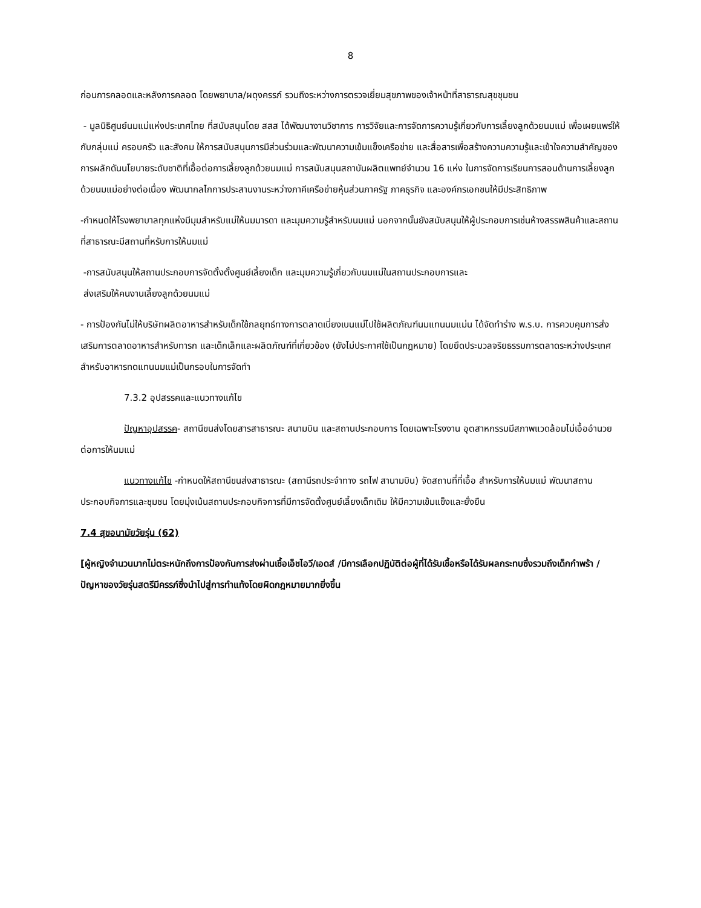8
ก่อนการคลอดและหลังการคลอด โดยพยาบาล/ผดุงครรภ์ รวมถึงระหว่างการตรวจเยี่ยมสุขภาพของเจ้าหน้าที่สาธารณสุขชุมชน
- มูลนิธิศูนย์นมแม่แห่งประเทศไทย ที่สนับสนุนโดย สสส ได้พัฒนางานวิชาการ การวิจัยและการจัดการความรู้เกี่ยวกับการเลี้ยงลูกด้วยนมแม่ เพื่อเผยแพร่ให้กับกลุ่มแม่ ครอบครัว และสังคม ให้การสนับสนุนการมีส่วนร่วมและพัฒนาความเข้มแข็งเครือข่าย และสื่อสารเพื่อสร้างความความรู้และเข้าใจความสำคัญของการผลักดันนโยบายระดับชาติที่เอื้อต่อการเลี้ยงลูกด้วยนมแม่ การสนับสนุนสถาบันผลิตแพทย์จำนวน 16 แห่ง ในการจัดการเรียนการสอนด้านการเลี้ยงลูกด้วยนมแม่อย่างต่อเนื่อง พัฒนากลไกการประสานงานระหว่างภาคีเครือข่ายหุ้นส่วนภาครัฐ ภาคธุรกิจ และองค์กรเอกชนให้มีประสิทธิภาพ
-กำหนดให้โรงพยาบาลทุกแห่งมีมุมสำหรับแม่ให้นมมารดา และมุมความรู้สำหรับนมแม่ นอกจากนั้นยังสนับสนุนให้ผู้ประกอบการเช่นห้างสรรพสินค้าและสถานที่สาธารณะมีสถานที่หรับการให้นมแม่
-การสนับสนุนให้สถานประกอบการจัดตั้งตั้งศูนย์เลี้ยงเด็ก และมุมความรู้เกี่ยวกับนมแม่ในสถานประกอบการและ
ส่งเสริมให้คนงานเลี้ยงลูกด้วยนมแม่
- การป้องกันไม่ให้บริษัทผลิตอาหารสำหรับเด็กใช้กลยุทธ์ทางการตลาดเบี่ยงเบนแม่ไปใช้ผลิตภัณฑ์นมแทนนมแม่น ได้จัดทำร่าง พ.ร.บ. การควบคุมการส่งเสริมการตลาดอาหารสำหรับทารก และเด็กเล็กและผลิตภัณฑ์ที่เกี่ยวข้อง (ยังไม่ประกาศใช้เป็นกฎหมาย) โดยยึดประมวลจริยธรรมการตลาดระหว่างประเทศสำหรับอาหารทดแทนนมแม่เป็นกรอบในการจัดทำ
7.3.2 อุปสรรคและแนวทางแก้ไข
ปัญหาอุปสรรค- สถานีขนส่งโดยสารสาธารณะ สนามบิน และสถานประกอบการ โดยเฉพาะโรงงาน อุตสาหกรรมมีสภาพแวดล้อมไม่เอื้ออำนวยต่อการให้นมแม่
แนวทางแก้ไข -กำหนดให้สถานีขนส่งสาธารณะ (สถานีรถประจำทาง รถไฟ สานามบิน) จัดสถานที่ที่เอื้อ สำหรับการให้นมแม่ พัฒนาสถานประกอบกิจการและชุมชน โดยมุ่งเน้นสถานประกอบกิจการที่มีการจัดตั้งศูนย์เลี้ยงเด็กเดิม ให้มีความเข้มแข็งและยั่งยืน
7.4 สุขอนามัยวัยรุ่น (62)
[ผู้หญิงจำนวนมากไม่ตระหนักถึงการป้องกันการส่งผ่านเชื้อเอ็ชไอวี/เอดส์ /มีการเลือกปฏิบัติต่อผู้ที่ได้รับเชื้อหรือได้รับผลกระทบซึ่งรวมถึงเด็กกำพร้า /ปัญหาของวัยรุ่นสตรีมีครรภ์ซึ่งนำไปสู่การทำแท้งโดยผิดกฎหมายมากยิ่งขึ้น